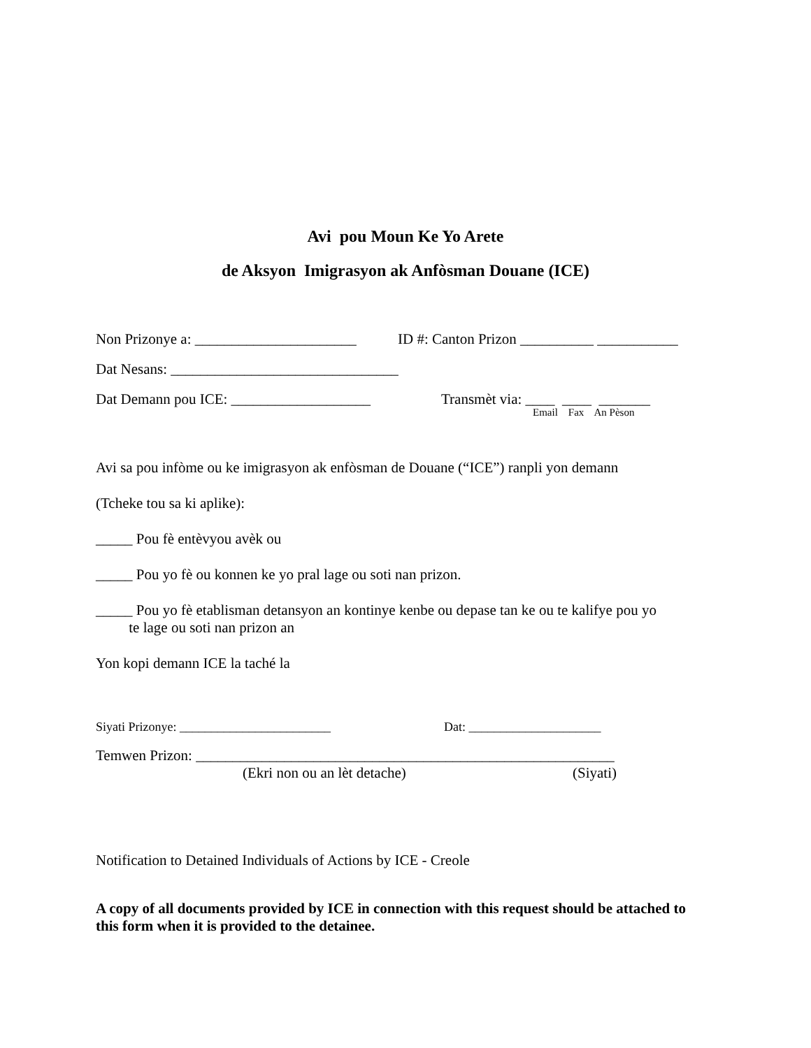Avi pou Moun Ke Yo Arete
de Aksyon Imigrasyon ak Anfòsman Douane (ICE)
Non Prizonye a: ______________________ ID #: Canton Prizon __________ ___________
Dat Nesans: _______________________________
Dat Demann pou ICE: ___________________ Transmèt via: ____ ____ _______
Email Fax An Pèson
Avi sa pou infòme ou ke imigrasyon ak enfòsman de Douane (“ICE”) ranpli yon demann
(Tcheke tou sa ki aplike):
_____ Pou fè entèvyou avèk ou
_____ Pou yo fè ou konnen ke yo pral lage ou soti nan prizon.
_____ Pou yo fè etablisman detansyon an kontinye kenbe ou depase tan ke ou te kalifye pou yo
te lage ou soti nan prizon an
Yon kopi demann ICE la taché la
Siyati Prizonye: ________________________ Dat: _____________________
Temwen Prizon: _________________________________________________________
(Ekri non ou an lèt detache) (Siyati)
Notification to Detained Individuals of Actions by ICE - Creole
A copy of all documents provided by ICE in connection with this request should be attached to this form when it is provided to the detainee.